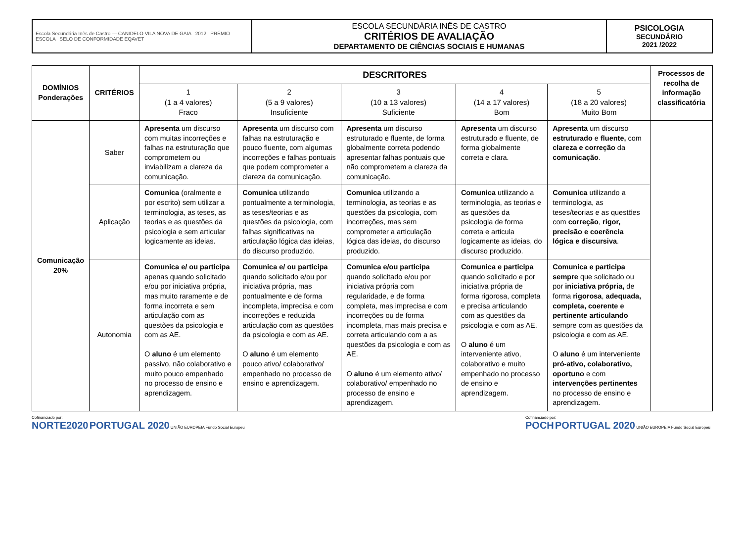| Escola Secundária Inês de Castro — CANIDELO VILA NOVA DE GAIA 2012 PRÉMIO ESCOLA SELO DE CONFORMIDADE EQAVET | ESCOLA SECUNDÁRIA INÊS DE CASTRO CRITÉRIOS DE AVALIAÇÃO DEPARTAMENTO DE CIÊNCIAS SOCIAIS E HUMANAS | PSICOLOGIA SECUNDÁRIO 2021 /2022 |
| DOMÍNIOS Ponderações | CRITÉRIOS | DESCRITORES | | | | | Processos de recolha de informação classificatória |
| --- | --- | --- | --- | --- | --- | --- | --- |
| | | 1 (1 a 4 valores) Fraco | 2 (5 a 9 valores) Insuficiente | 3 (10 a 13 valores) Suficiente | 4 (14 a 17 valores) Bom | 5 (18 a 20 valores) Muito Bom | |
| Comunicação 20% | Saber | Apresenta um discurso com muitas incorreções e falhas na estruturação que comprometem ou inviabilizam a clareza da comunicação. | Apresenta um discurso com falhas na estruturação e pouco fluente, com algumas incorreções e falhas pontuais que podem comprometer a clareza da comunicação. | Apresenta um discurso estruturado e fluente, de forma globalmente correta podendo apresentar falhas pontuais que não comprometem a clareza da comunicação. | Apresenta um discurso estruturado e fluente, de forma globalmente correta e clara. | Apresenta um discurso estruturado e fluente, com clareza e correção da comunicação . | |
| | Aplicação | Comunica (oralmente e por escrito) sem utilizar a terminologia, as teses, as teorias e as questões da psicologia e sem articular logicamente as ideias. | Comunica utilizando pontualmente a terminologia, as teses/teorias e as questões da psicologia, com falhas significativas na articulação lógica das ideias, do discurso produzido. | Comunica utilizando a terminologia, as teorias e as questões da psicologia, com incorreções, mas sem comprometer a articulação lógica das ideias, do discurso produzido. | Comunica utilizando a terminologia, as teorias e as questões da psicologia de forma correta e articula logicamente as ideias, do discurso produzido. | Comunica utilizando a terminologia, as teses/teorias e as questões com correção , rigor, precisão e coerência lógica e discursiva . | |
| | Autonomia | Comunica e/ ou participa apenas quando solicitado e/ou por iniciativa própria, mas muito raramente e de forma incorreta e sem articulação com as questões da psicologia e com as AE. O aluno é um elemento passivo, não colaborativo e muito pouco empenhado no processo de ensino e aprendizagem. | Comunica e/ ou participa quando solicitado e/ou por iniciativa própria, mas pontualmente e de forma incompleta, imprecisa e com incorreções e reduzida articulação com as questões da psicologia e com as AE. O aluno é um elemento pouco ativo/ colaborativo/ empenhado no processo de ensino e aprendizagem. | Comunica e/ou participa quando solicitado e/ou por iniciativa própria com regularidade, e de forma completa, mas imprecisa e com incorreções ou de forma incompleta, mas mais precisa e correta articulando com a as questões da psicologia e com as AE. O aluno é um elemento ativo/ colaborativo/ empenhado no processo de ensino e aprendizagem. | Comunica e participa quando solicitado e por iniciativa própria de forma rigorosa, completa e precisa articulando com as questões da psicologia e com as AE. O aluno é um interveniente ativo, colaborativo e muito empenhado no processo de ensino e aprendizagem. | Comunica e participa sempre que solicitado ou por iniciativa própria, de forma rigorosa , adequada, completa, coerente e pertinente articulando sempre com as questões da psicologia e com as AE. O aluno é um interveniente pró-ativo, colaborativo, oportuno e com intervenções pertinentes no processo de ensino e aprendizagem. | |
Cofinanciado por:
NORTE2020 PORTUGAL 2020 UNIÃO EUROPEIA Fundo Social Europeu
Cofinanciado por:
POCH PORTUGAL 2020 UNIÃO EUROPEIA Fundo Social Europeu